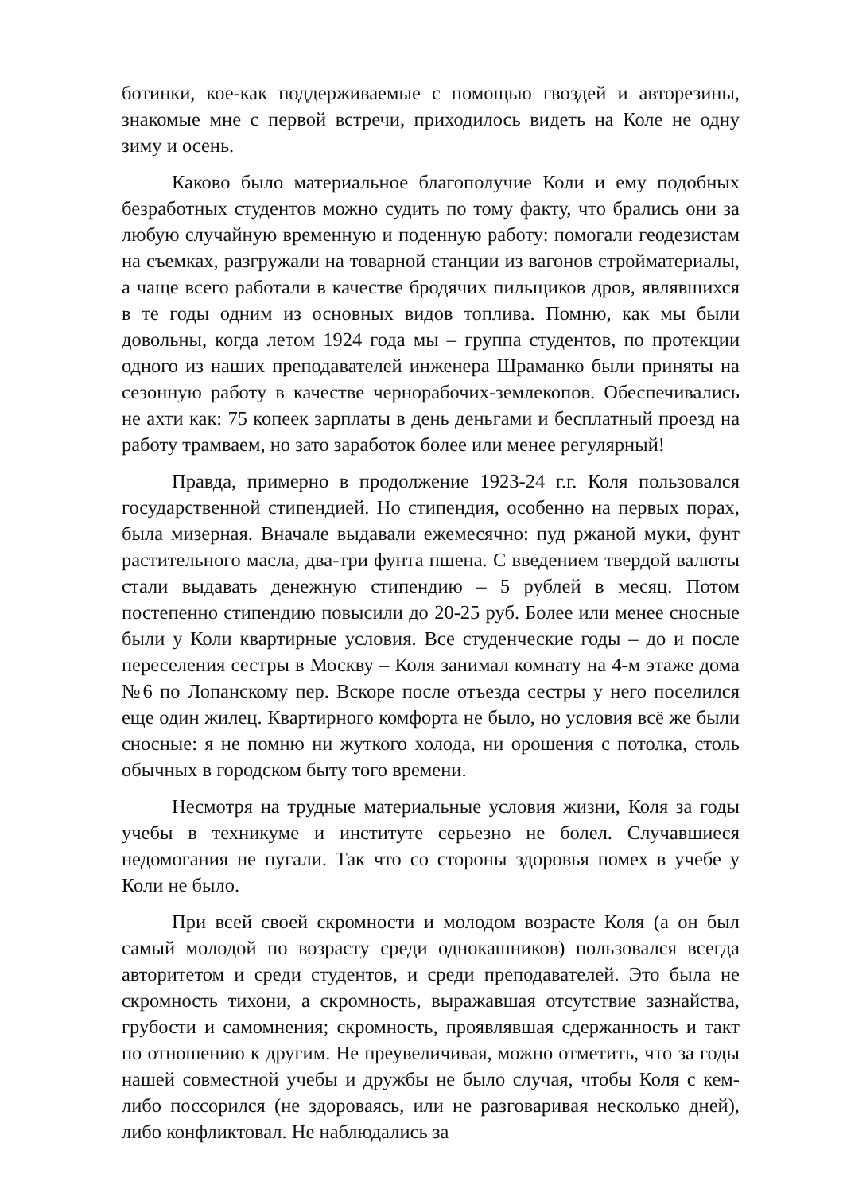ботинки, кое-как поддерживаемые с помощью гвоздей и авторезины, знакомые мне с первой встречи, приходилось видеть на Коле не одну зиму и осень.
Каково было материальное благополучие Коли и ему подобных безработных студентов можно судить по тому факту, что брались они за любую случайную временную и поденную работу: помогали геодезистам на съемках, разгружали на товарной станции из вагонов стройматериалы, а чаще всего работали в качестве бродячих пильщиков дров, являвшихся в те годы одним из основных видов топлива. Помню, как мы были довольны, когда летом 1924 года мы – группа студентов, по протекции одного из наших преподавателей инженера Шраманко были приняты на сезонную работу в качестве чернорабочих-землекопов. Обеспечивались не ахти как: 75 копеек зарплаты в день деньгами и бесплатный проезд на работу трамваем, но зато заработок более или менее регулярный!
Правда, примерно в продолжение 1923-24 г.г. Коля пользовался государственной стипендией. Но стипендия, особенно на первых порах, была мизерная. Вначале выдавали ежемесячно: пуд ржаной муки, фунт растительного масла, два-три фунта пшена. С введением твердой валюты стали выдавать денежную стипендию – 5 рублей в месяц. Потом постепенно стипендию повысили до 20-25 руб. Более или менее сносные были у Коли квартирные условия. Все студенческие годы – до и после переселения сестры в Москву – Коля занимал комнату на 4-м этаже дома №6 по Лопанскому пер. Вскоре после отъезда сестры у него поселился еще один жилец. Квартирного комфорта не было, но условия всё же были сносные: я не помню ни жуткого холода, ни орошения с потолка, столь обычных в городском быту того времени.
Несмотря на трудные материальные условия жизни, Коля за годы учебы в техникуме и институте серьезно не болел. Случавшиеся недомогания не пугали. Так что со стороны здоровья помех в учебе у Коли не было.
При всей своей скромности и молодом возрасте Коля (а он был самый молодой по возрасту среди однокашников) пользовался всегда авторитетом и среди студентов, и среди преподавателей. Это была не скромность тихони, а скромность, выражавшая отсутствие зазнайства, грубости и самомнения; скромность, проявлявшая сдержанность и такт по отношению к другим. Не преувеличивая, можно отметить, что за годы нашей совместной учебы и дружбы не было случая, чтобы Коля с кем-либо поссорился (не здороваясь, или не разговаривая несколько дней), либо конфликтовал. Не наблюдались за